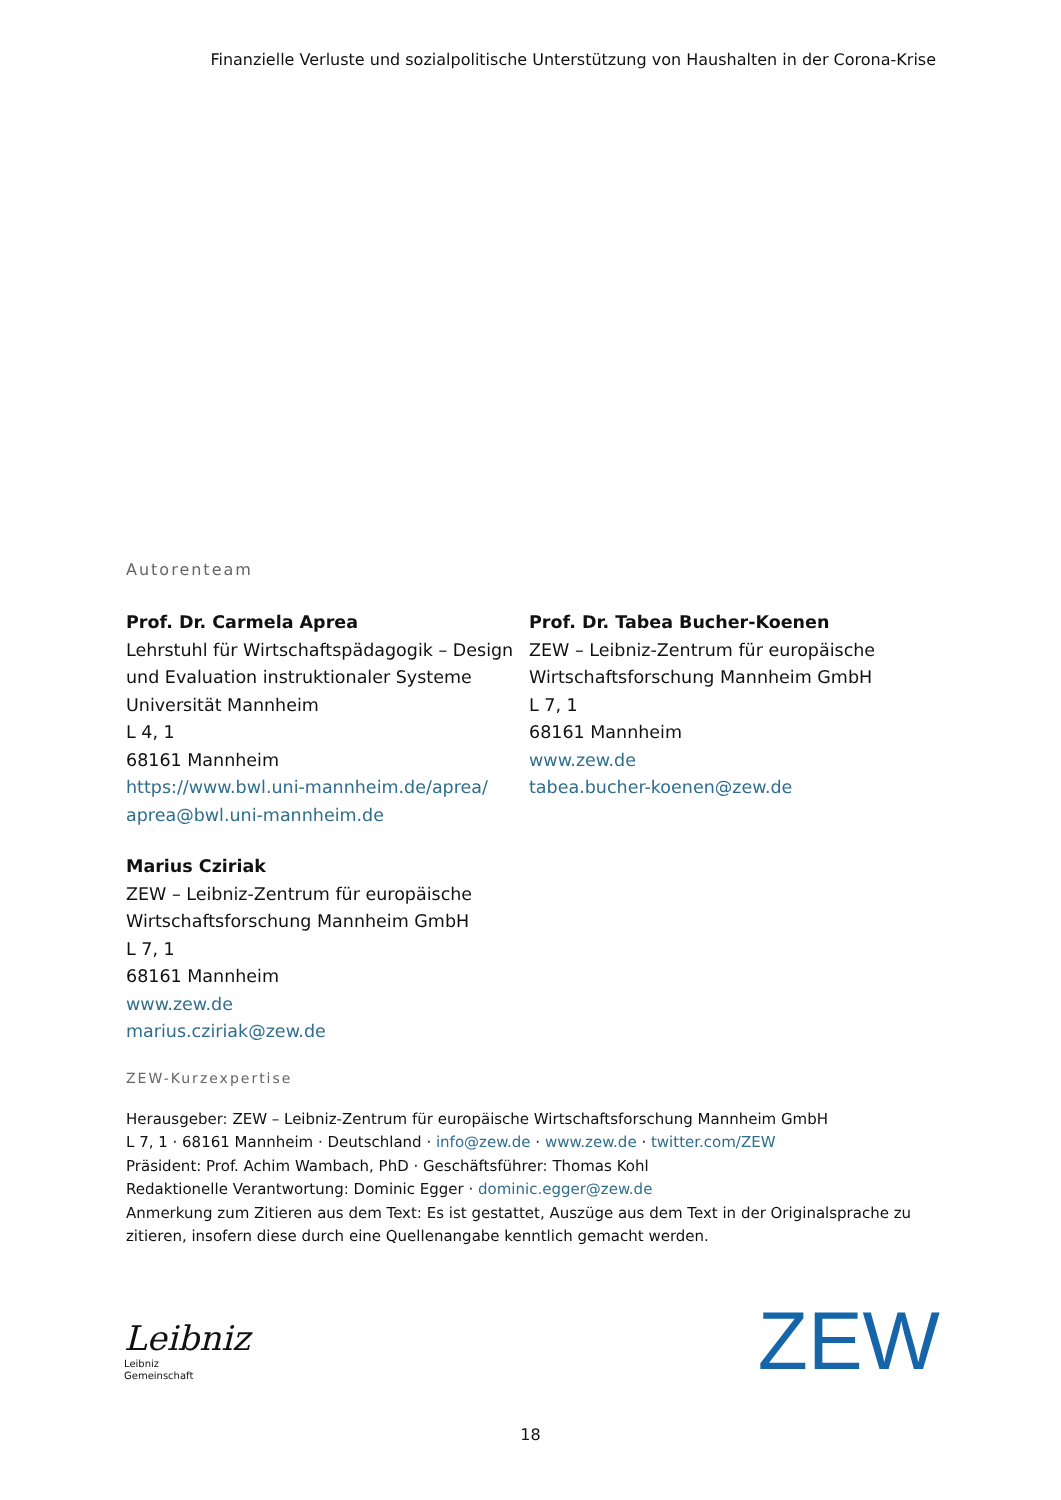Finanzielle Verluste und sozialpolitische Unterstützung von Haushalten in der Corona-Krise
Autorenteam
Prof. Dr. Carmela Aprea
Lehrstuhl für Wirtschaftspädagogik – Design und Evaluation instruktionaler Systeme
Universität Mannheim
L 4, 1
68161 Mannheim
https://www.bwl.uni-mannheim.de/aprea/
aprea@bwl.uni-mannheim.de
Marius Cziriak
ZEW – Leibniz-Zentrum für europäische Wirtschaftsforschung Mannheim GmbH
L 7, 1
68161 Mannheim
www.zew.de
marius.cziriak@zew.de
Prof. Dr. Tabea Bucher-Koenen
ZEW – Leibniz-Zentrum für europäische Wirtschaftsforschung Mannheim GmbH
L 7, 1
68161 Mannheim
www.zew.de
tabea.bucher-koenen@zew.de
ZEW-Kurzexpertise
Herausgeber: ZEW – Leibniz-Zentrum für europäische Wirtschaftsforschung Mannheim GmbH
L 7, 1 · 68161 Mannheim · Deutschland · info@zew.de · www.zew.de · twitter.com/ZEW
Präsident: Prof. Achim Wambach, PhD · Geschäftsführer: Thomas Kohl
Redaktionelle Verantwortung: Dominic Egger · dominic.egger@zew.de
Anmerkung zum Zitieren aus dem Text: Es ist gestattet, Auszüge aus dem Text in der Originalsprache zu zitieren, insofern diese durch eine Quellenangabe kenntlich gemacht werden.
Leibniz
Leibniz
Gemeinschaft
ZEW
18